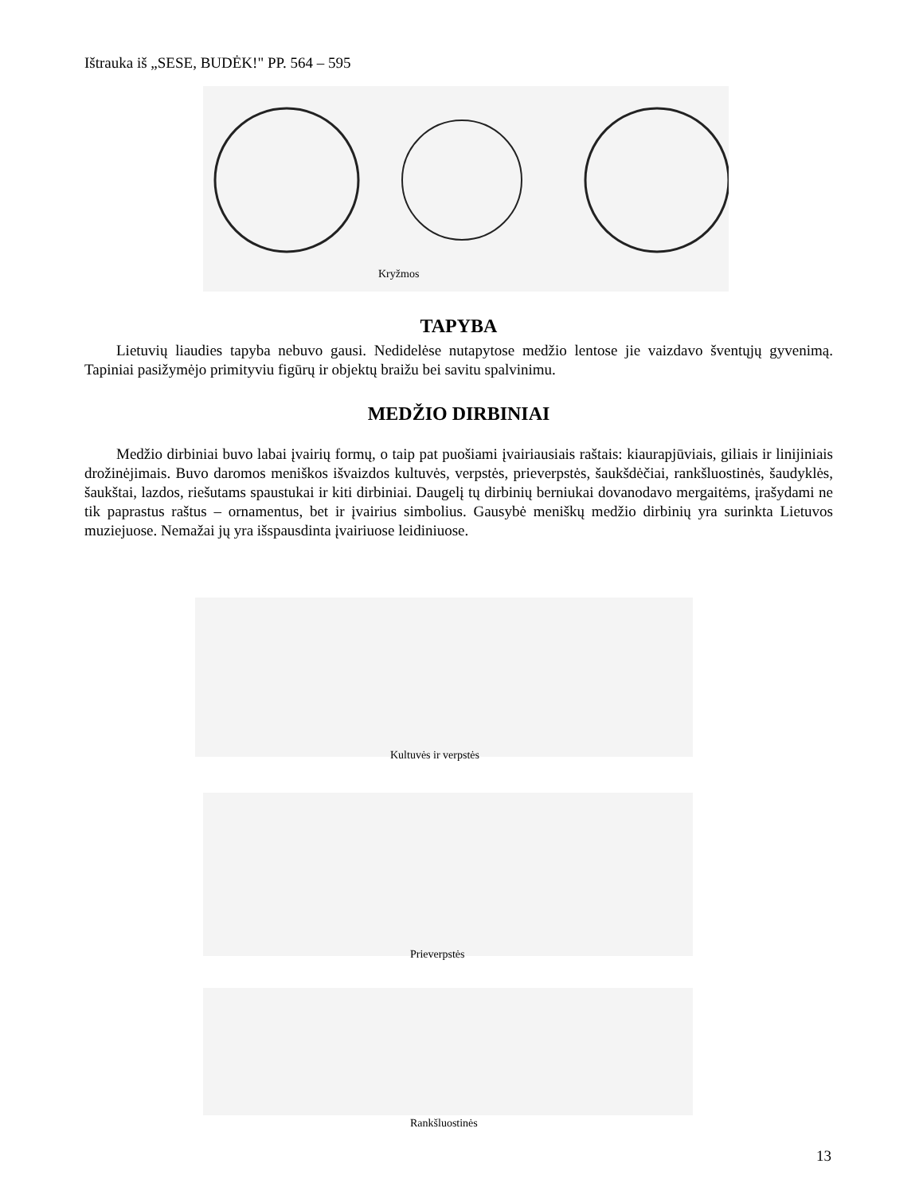Ištrauka iš „SESE, BUDĖK!" PP. 564 – 595
Kryžmos
TAPYBA
Lietuvių liaudies tapyba nebuvo gausi. Nedidelėse nutapytose medžio lentose jie vaizdavo šventųjų gyvenimą. Tapiniai pasižymėjo primityviu figūrų ir objektų braižu bei savitu spalvinimu.
MEDŽIO DIRBINIAI
Medžio dirbiniai buvo labai įvairių formų, o taip pat puošiami įvairiausiais raštais: kiaurapjūviais, giliais ir linijiniais drožinėjimais. Buvo daromos meniškos išvaizdos kultuvės, verpstės, prieverpstės, šaukšdėčiai, rankšluostinės, šaudyklės, šaukštai, lazdos, riešutams spaustukai ir kiti dirbiniai. Daugelį tų dirbinių berniukai dovanodavo mergaitėms, įrašydami ne tik paprastus raštus – ornamentus, bet ir įvairius simbolius. Gausybė meniškų medžio dirbinių yra surinkta Lietuvos muziejuose. Nemažai jų yra išspausdinta įvairiuose leidiniuose.
Kultuvės ir verpstės
Prieverpstės
Rankšluostinės
13